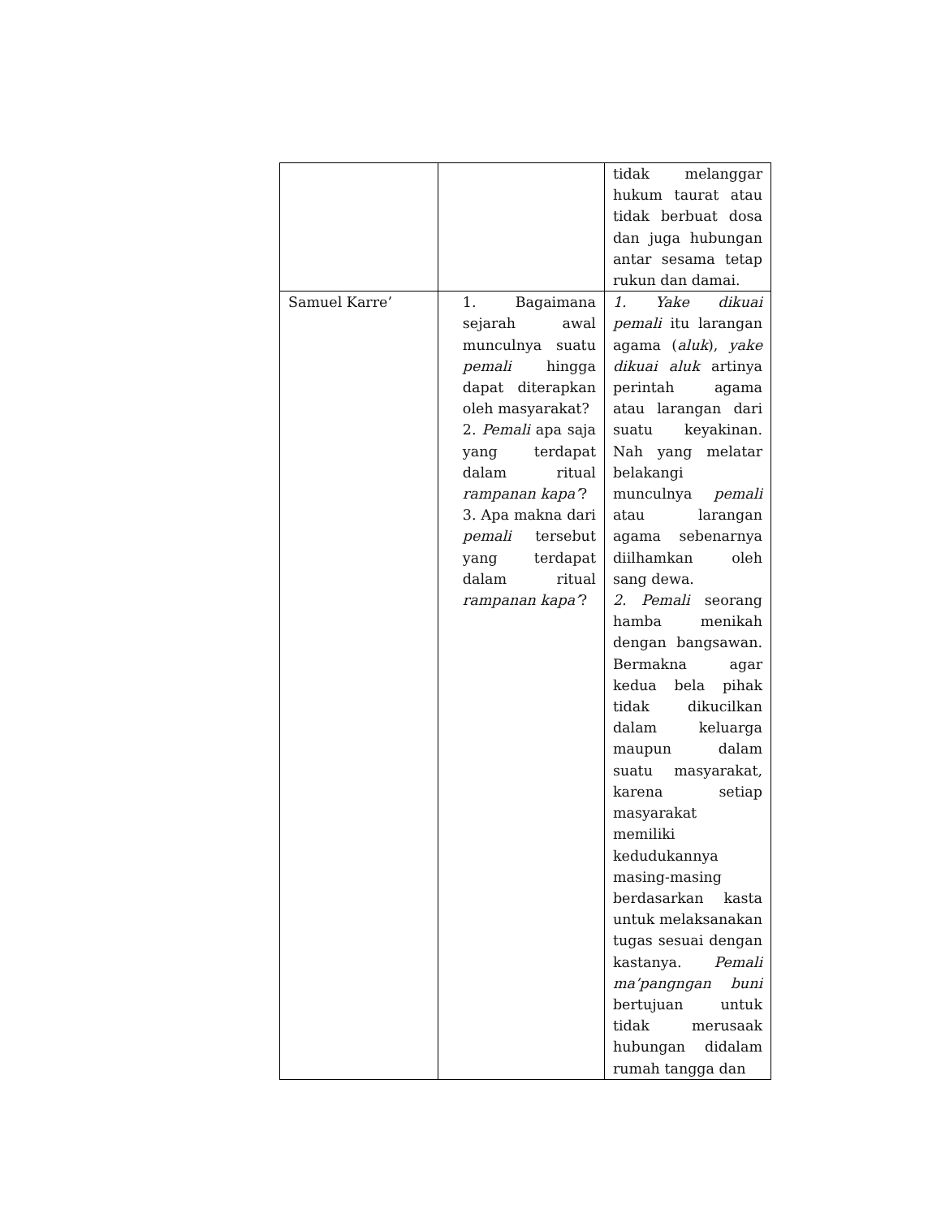| | | tidak melanggar hukum taurat atau tidak berbuat dosa dan juga hubungan antar sesama tetap rukun dan damai. |
| Samuel Karre’ | 1. Bagaimana sejarah awal munculnya suatu pemali hingga dapat diterapkan oleh masyarakat? 2. Pemali apa saja yang terdapat dalam ritual rampanan kapa’ ? 3. Apa makna dari pemali tersebut yang terdapat dalam ritual rampanan kapa’ ? | 1. Yake dikuai pemali itu larangan agama ( aluk ), yake dikuai aluk artinya perintah agama atau larangan dari suatu keyakinan. Nah yang melatar belakangi munculnya pemali atau larangan agama sebenarnya diilhamkan oleh sang dewa. 2. Pemali seorang hamba menikah dengan bangsawan. Bermakna agar kedua bela pihak tidak dikucilkan dalam keluarga maupun dalam suatu masyarakat, karena setiap masyarakat memiliki kedudukannya masing-masing berdasarkan kasta untuk melaksanakan tugas sesuai dengan kastanya. Pemali ma’pangngan buni bertujuan untuk tidak merusaak hubungan didalam rumah tangga dan |